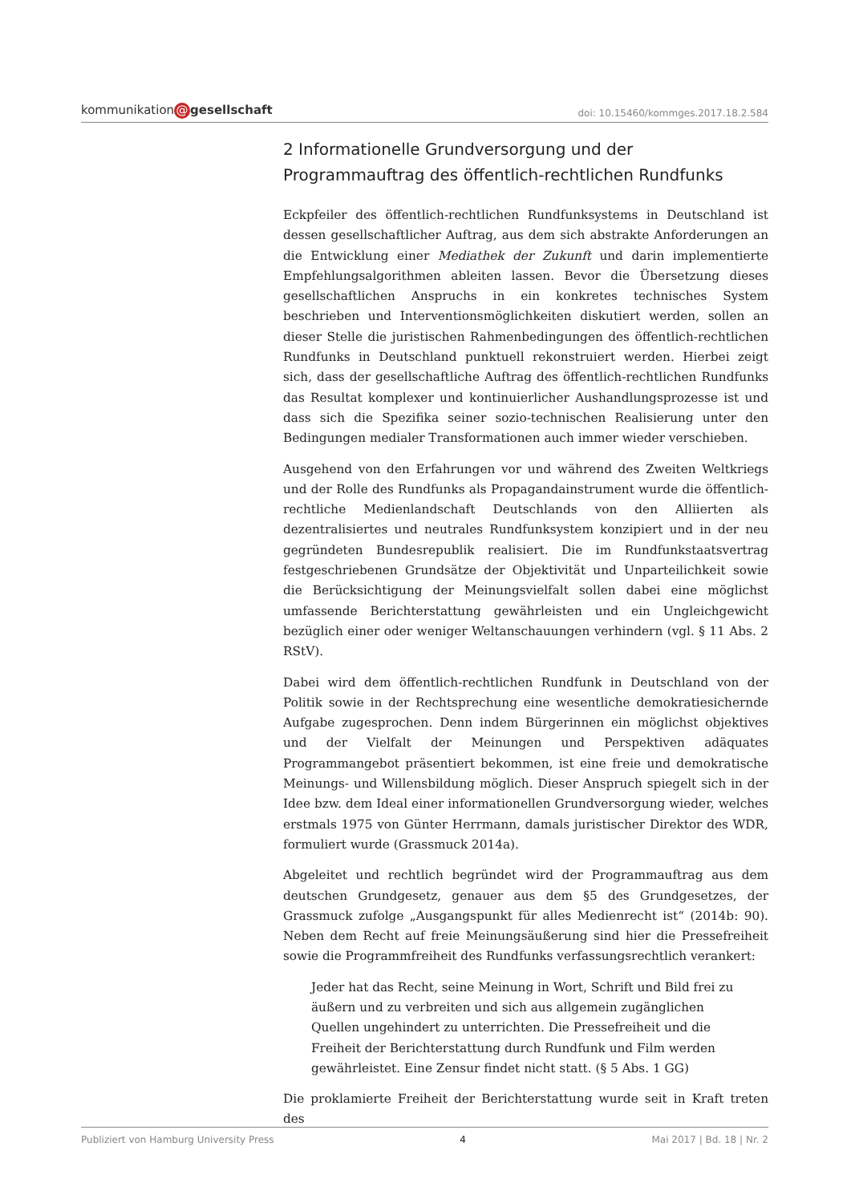kommunikation @ gesellschaft doi: 10.15460/kommges.2017.18.2.584
2 Informationelle Grundversorgung und der Programmauftrag des öffentlich-rechtlichen Rundfunks
Eckpfeiler des öffentlich-rechtlichen Rundfunksystems in Deutschland ist dessen gesellschaftlicher Auftrag, aus dem sich abstrakte Anforderungen an die Entwicklung einer Mediathek der Zukunft und darin implementierte Empfehlungsalgorithmen ableiten lassen. Bevor die Übersetzung dieses gesellschaftlichen Anspruchs in ein konkretes technisches System beschrieben und Interventionsmöglichkeiten diskutiert werden, sollen an dieser Stelle die juristischen Rahmenbedingungen des öffentlich-rechtlichen Rundfunks in Deutschland punktuell rekonstruiert werden. Hierbei zeigt sich, dass der gesellschaftliche Auftrag des öffentlich-rechtlichen Rundfunks das Resultat komplexer und kontinuierlicher Aushandlungsprozesse ist und dass sich die Spezifika seiner sozio-technischen Realisierung unter den Bedingungen medialer Transformationen auch immer wieder verschieben.
Ausgehend von den Erfahrungen vor und während des Zweiten Weltkriegs und der Rolle des Rundfunks als Propagandainstrument wurde die öffentlich-rechtliche Medienlandschaft Deutschlands von den Alliierten als dezentralisiertes und neutrales Rundfunksystem konzipiert und in der neu gegründeten Bundesrepublik realisiert. Die im Rundfunkstaatsvertrag festgeschriebenen Grundsätze der Objektivität und Unparteilichkeit sowie die Berücksichtigung der Meinungsvielfalt sollen dabei eine möglichst umfassende Berichterstattung gewährleisten und ein Ungleichgewicht bezüglich einer oder weniger Weltanschauungen verhindern (vgl. § 11 Abs. 2 RStV).
Dabei wird dem öffentlich-rechtlichen Rundfunk in Deutschland von der Politik sowie in der Rechtsprechung eine wesentliche demokratiesichernde Aufgabe zugesprochen. Denn indem Bürgerinnen ein möglichst objektives und der Vielfalt der Meinungen und Perspektiven adäquates Programmangebot präsentiert bekommen, ist eine freie und demokratische Meinungs- und Willensbildung möglich. Dieser Anspruch spiegelt sich in der Idee bzw. dem Ideal einer informationellen Grundversorgung wieder, welches erstmals 1975 von Günter Herrmann, damals juristischer Direktor des WDR, formuliert wurde (Grassmuck 2014a).
Abgeleitet und rechtlich begründet wird der Programmauftrag aus dem deutschen Grundgesetz, genauer aus dem §5 des Grundgesetzes, der Grassmuck zufolge „Ausgangspunkt für alles Medienrecht ist“ (2014b: 90). Neben dem Recht auf freie Meinungsäußerung sind hier die Pressefreiheit sowie die Programmfreiheit des Rundfunks verfassungsrechtlich verankert:
Jeder hat das Recht, seine Meinung in Wort, Schrift und Bild frei zu äußern und zu verbreiten und sich aus allgemein zugänglichen Quellen ungehindert zu unterrichten. Die Pressefreiheit und die Freiheit der Berichterstattung durch Rundfunk und Film werden gewährleistet. Eine Zensur findet nicht statt. (§ 5 Abs. 1 GG)
Die proklamierte Freiheit der Berichterstattung wurde seit in Kraft treten des
Publiziert von Hamburg University Press 4 Mai 2017 | Bd. 18 | Nr. 2